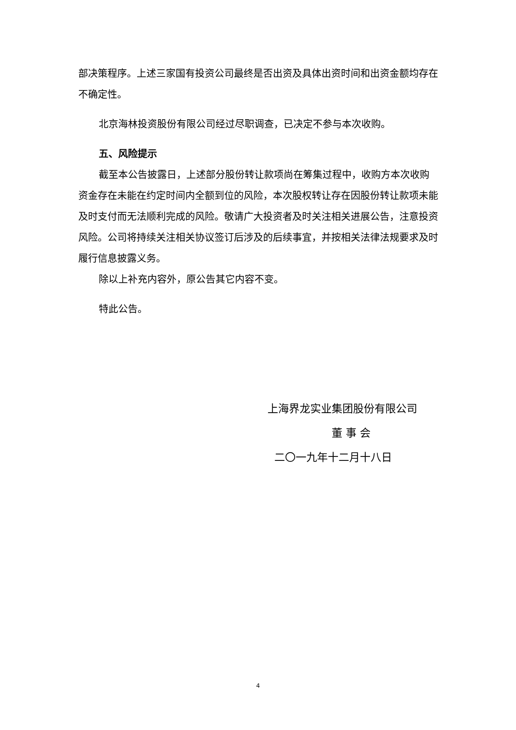部决策程序。上述三家国有投资公司最终是否出资及具体出资时间和出资金额均存在不确定性。
北京海林投资股份有限公司经过尽职调查，已决定不参与本次收购。
五、风险提示
截至本公告披露日，上述部分股份转让款项尚在筹集过程中，收购方本次收购资金存在未能在约定时间内全额到位的风险，本次股权转让存在因股份转让款项未能及时支付而无法顺利完成的风险。敬请广大投资者及时关注相关进展公告，注意投资风险。公司将持续关注相关协议签订后涉及的后续事宜，并按相关法律法规要求及时履行信息披露义务。
除以上补充内容外，原公告其它内容不变。
特此公告。
上海界龙实业集团股份有限公司
董 事 会
二〇一九年十二月十八日
4